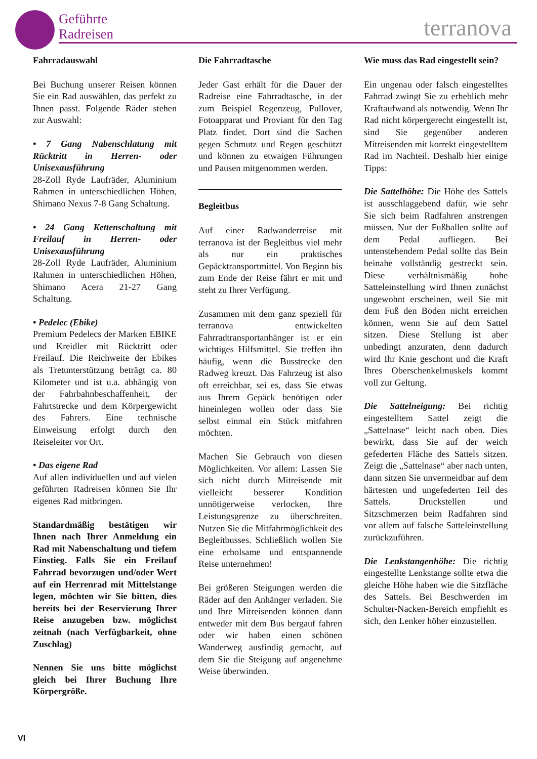Geführte
Radreisen
terranova
Fahrradauswahl
Bei Buchung unserer Reisen können Sie ein Rad auswählen, das perfekt zu Ihnen passt. Folgende Räder stehen zur Auswahl:
• 7 Gang Nabenschlatung mit Rücktritt in Herren- oder Unisexausführung
28-Zoll Ryde Laufräder, Aluminium Rahmen in unterschiedlichen Höhen, Shimano Nexus 7-8 Gang Schaltung.
• 24 Gang Kettenschaltung mit Freilauf in Herren- oder Unisexausführung
28-Zoll Ryde Laufräder, Aluminium Rahmen in unterschiedlichen Höhen, Shimano Acera 21-27 Gang Schaltung.
• Pedelec (Ebike)
Premium Pedelecs der Marken EBIKE und Kreidler mit Rücktritt oder Freilauf. Die Reichweite der Ebikes als Tretunterstützung beträgt ca. 80 Kilometer und ist u.a. abhängig von der Fahrbahnbeschaffenheit, der Fahrtstrecke und dem Körpergewicht des Fahrers. Eine technische Einweisung erfolgt durch den Reiseleiter vor Ort.
• Das eigene Rad
Auf allen individuellen und auf vielen geführten Radreisen können Sie Ihr eigenes Rad mitbringen.
Standardmäßig bestätigen wir Ihnen nach Ihrer Anmeldung ein Rad mit Nabenschaltung und tiefem Einstieg. Falls Sie ein Freilauf Fahrrad bevorzugen und/oder Wert auf ein Herrenrad mit Mittelstange legen, möchten wir Sie bitten, dies bereits bei der Reservierung Ihrer Reise anzugeben bzw. möglichst zeitnah (nach Verfügbarkeit, ohne Zuschlag)
Nennen Sie uns bitte möglichst gleich bei Ihrer Buchung Ihre Körpergröße.
Die Fahrradtasche
Jeder Gast erhält für die Dauer der Radreise eine Fahrradtasche, in der zum Beispiel Regenzeug, Pullover, Fotoapparat und Proviant für den Tag Platz findet. Dort sind die Sachen gegen Schmutz und Regen geschützt und können zu etwaigen Führungen und Pausen mitgenommen werden.
Begleitbus
Auf einer Radwanderreise mit terranova ist der Begleitbus viel mehr als nur ein praktisches Gepäcktransportmittel. Von Beginn bis zum Ende der Reise fährt er mit und steht zu Ihrer Verfügung.
Zusammen mit dem ganz speziell für terranova entwickelten Fahrradtransportanhänger ist er ein wichtiges Hilfsmittel. Sie treffen ihn häufig, wenn die Busstrecke den Radweg kreuzt. Das Fahrzeug ist also oft erreichbar, sei es, dass Sie etwas aus Ihrem Gepäck benötigen oder hineinlegen wollen oder dass Sie selbst einmal ein Stück mitfahren möchten.
Machen Sie Gebrauch von diesen Möglichkeiten. Vor allem: Lassen Sie sich nicht durch Mitreisende mit vielleicht besserer Kondition unnötigerweise verlocken, Ihre Leistungsgrenze zu überschreiten. Nutzen Sie die Mitfahrmöglichkeit des Begleitbusses. Schließlich wollen Sie eine erholsame und entspannende Reise unternehmen!
Bei größeren Steigungen werden die Räder auf den Anhänger verladen. Sie und Ihre Mitreisenden können dann entweder mit dem Bus bergauf fahren oder wir haben einen schönen Wanderweg ausfindig gemacht, auf dem Sie die Steigung auf angenehme Weise überwinden.
Wie muss das Rad eingestellt sein?
Ein ungenau oder falsch eingestelltes Fahrrad zwingt Sie zu erheblich mehr Kraftaufwand als notwendig. Wenn Ihr Rad nicht körpergerecht eingestellt ist, sind Sie gegenüber anderen Mitreisenden mit korrekt eingestelltem Rad im Nachteil. Deshalb hier einige Tipps:
Die Sattelhöhe: Die Höhe des Sattels ist ausschlaggebend dafür, wie sehr Sie sich beim Radfahren anstrengen müssen. Nur der Fußballen sollte auf dem Pedal aufliegen. Bei untenstehendem Pedal sollte das Bein beinahe vollständig gestreckt sein. Diese verhältnismäßig hohe Satteleinstellung wird Ihnen zunächst ungewohnt erscheinen, weil Sie mit dem Fuß den Boden nicht erreichen können, wenn Sie auf dem Sattel sitzen. Diese Stellung ist aber unbedingt anzuraten, denn dadurch wird Ihr Knie geschont und die Kraft Ihres Oberschenkelmuskels kommt voll zur Geltung.
Die Sattelneigung: Bei richtig eingestelltem Sattel zeigt die „Sattelnase“ leicht nach oben. Dies bewirkt, dass Sie auf der weich gefederten Fläche des Sattels sitzen. Zeigt die „Sattelnase“ aber nach unten, dann sitzen Sie unvermeidbar auf dem härtesten und ungefederten Teil des Sattels. Druckstellen und Sitzschmerzen beim Radfahren sind vor allem auf falsche Satteleinstellung zurückzuführen.
Die Lenkstangenhöhe: Die richtig eingestellte Lenkstange sollte etwa die gleiche Höhe haben wie die Sitzfläche des Sattels. Bei Beschwerden im Schulter-Nacken-Bereich empfiehlt es sich, den Lenker höher einzustellen.
VI